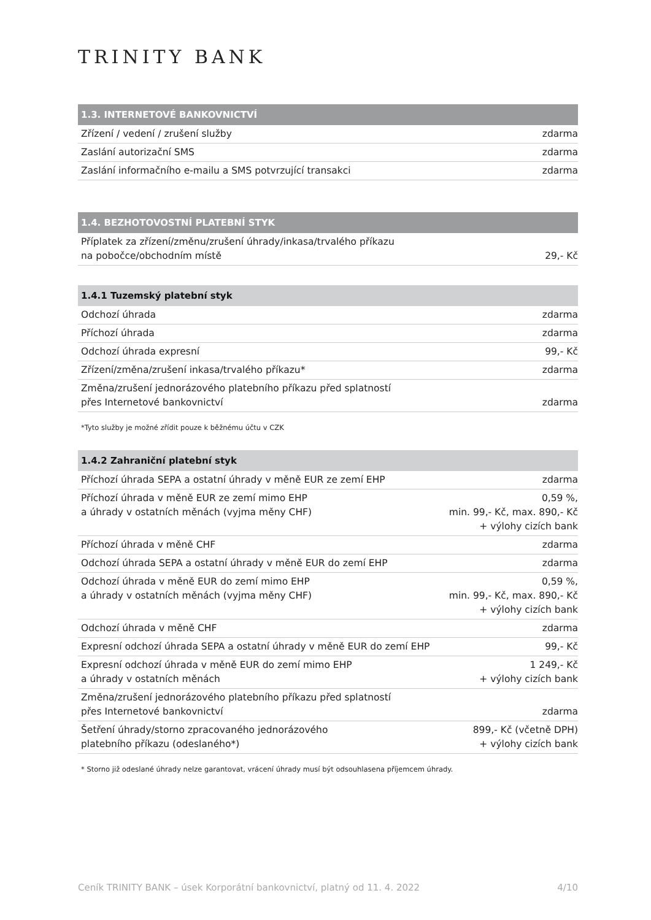TRINITY BANK
| 1.3. INTERNETOVÉ BANKOVNICTVÍ | |
| --- | --- |
| Zřízení / vedení / zrušení služby | zdarma |
| Zaslání autorizační SMS | zdarma |
| Zaslání informačního e-mailu a SMS potvrzující transakci | zdarma |
| 1.4. BEZHOTOVOSTNÍ PLATEBNÍ STYK | |
| --- | --- |
| Příplatek za zřízení/změnu/zrušení úhrady/inkasa/trvalého příkazu na pobočce/obchodním místě | 29,- Kč |
| 1.4.1 Tuzemský platební styk | |
| --- | --- |
| Odchozí úhrada | zdarma |
| Příchozí úhrada | zdarma |
| Odchozí úhrada expresní | 99,- Kč |
| Zřízení/změna/zrušení inkasa/trvalého příkazu* | zdarma |
| Změna/zrušení jednorázového platebního příkazu před splatností přes Internetové bankovnictví | zdarma |
*Tyto služby je možné zřídit pouze k běžnému účtu v CZK
| 1.4.2 Zahraniční platební styk | |
| --- | --- |
| Příchozí úhrada SEPA a ostatní úhrady v měně EUR ze zemí EHP | zdarma |
| Příchozí úhrada v měně EUR ze zemí mimo EHP a úhrady v ostatních měnách (vyjma měny CHF) | 0,59 %, min. 99,- Kč, max. 890,- Kč + výlohy cizích bank |
| Příchozí úhrada v měně CHF | zdarma |
| Odchozí úhrada SEPA a ostatní úhrady v měně EUR do zemí EHP | zdarma |
| Odchozí úhrada v měně EUR do zemí mimo EHP a úhrady v ostatních měnách (vyjma měny CHF) | 0,59 %, min. 99,- Kč, max. 890,- Kč + výlohy cizích bank |
| Odchozí úhrada v měně CHF | zdarma |
| Expresní odchozí úhrada SEPA a ostatní úhrady v měně EUR do zemí EHP | 99,- Kč |
| Expresní odchozí úhrada v měně EUR do zemí mimo EHP a úhrady v ostatních měnách | 1 249,- Kč + výlohy cizích bank |
| Změna/zrušení jednorázového platebního příkazu před splatností přes Internetové bankovnictví | zdarma |
| Šetření úhrady/storno zpracovaného jednorázového platebního příkazu (odeslaného*) | 899,- Kč (včetně DPH) + výlohy cizích bank |
* Storno již odeslané úhrady nelze garantovat, vrácení úhrady musí být odsouhlasena příjemcem úhrady.
Ceník TRINITY BANK – úsek Korporátní bankovnictví, platný od 11. 4. 2022 4/10